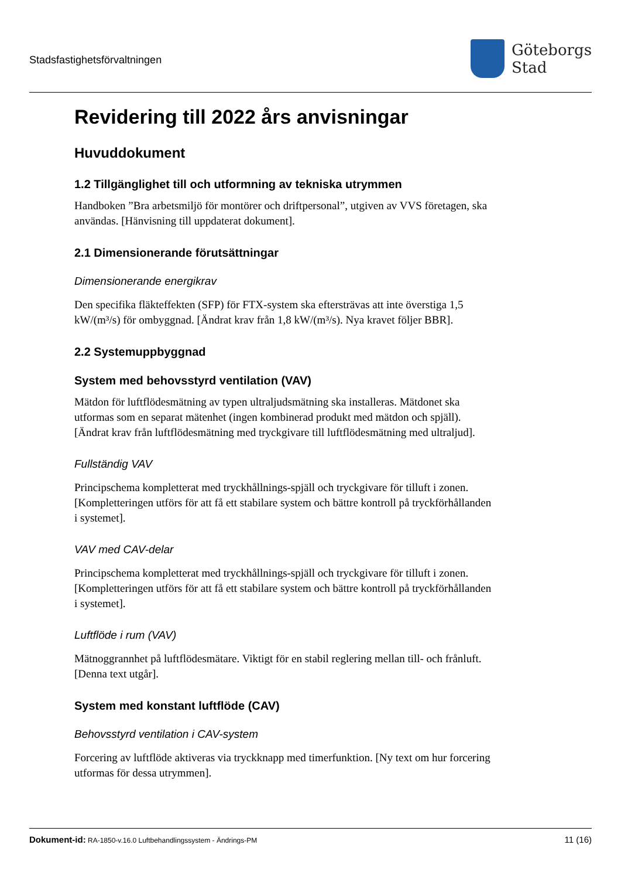Stadsfastighetsförvaltningen
Göteborgs
Stad
Revidering till 2022 års anvisningar
Huvuddokument
1.2 Tillgänglighet till och utformning av tekniska utrymmen
Handboken ”Bra arbetsmiljö för montörer och driftpersonal”, utgiven av VVS företagen, ska användas. [Hänvisning till uppdaterat dokument].
2.1 Dimensionerande förutsättningar
Dimensionerande energikrav
Den specifika fläkteffekten (SFP) för FTX-system ska eftersträvas att inte överstiga 1,5 kW/(m³/s) för ombyggnad. [Ändrat krav från 1,8 kW/(m³/s). Nya kravet följer BBR].
2.2 Systemuppbyggnad
System med behovsstyrd ventilation (VAV)
Mätdon för luftflödesmätning av typen ultraljudsmätning ska installeras. Mätdonet ska utformas som en separat mätenhet (ingen kombinerad produkt med mätdon och spjäll). [Ändrat krav från luftflödesmätning med tryckgivare till luftflödesmätning med ultraljud].
Fullständig VAV
Principschema kompletterat med tryckhållnings-spjäll och tryckgivare för tilluft i zonen. [Kompletteringen utförs för att få ett stabilare system och bättre kontroll på tryckförhållanden i systemet].
VAV med CAV-delar
Principschema kompletterat med tryckhållnings-spjäll och tryckgivare för tilluft i zonen. [Kompletteringen utförs för att få ett stabilare system och bättre kontroll på tryckförhållanden i systemet].
Luftflöde i rum (VAV)
Mätnoggrannhet på luftflödesmätare. Viktigt för en stabil reglering mellan till- och frånluft. [Denna text utgår].
System med konstant luftflöde (CAV)
Behovsstyrd ventilation i CAV-system
Forcering av luftflöde aktiveras via tryckknapp med timerfunktion. [Ny text om hur forcering utformas för dessa utrymmen].
Dokument-id: RA-1850-v.16.0 Luftbehandlingssystem - Ändrings-PM
11 (16)